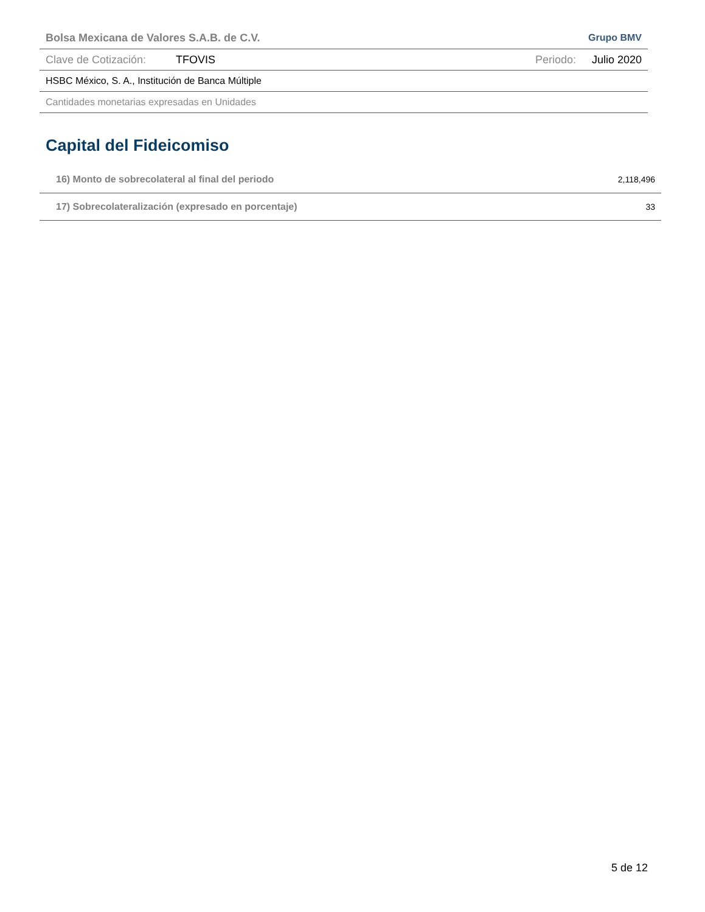Bolsa Mexicana de Valores S.A.B. de C.V. Grupo BMV
Clave de Cotización: TFOVIS Periodo: Julio 2020
HSBC México, S. A., Institución de Banca Múltiple
Cantidades monetarias expresadas en Unidades
Capital del Fideicomiso
| 16) Monto de sobrecolateral al final del periodo | 2,118,496 |
| 17) Sobrecolateralización (expresado en porcentaje) | 33 |
5 de 12